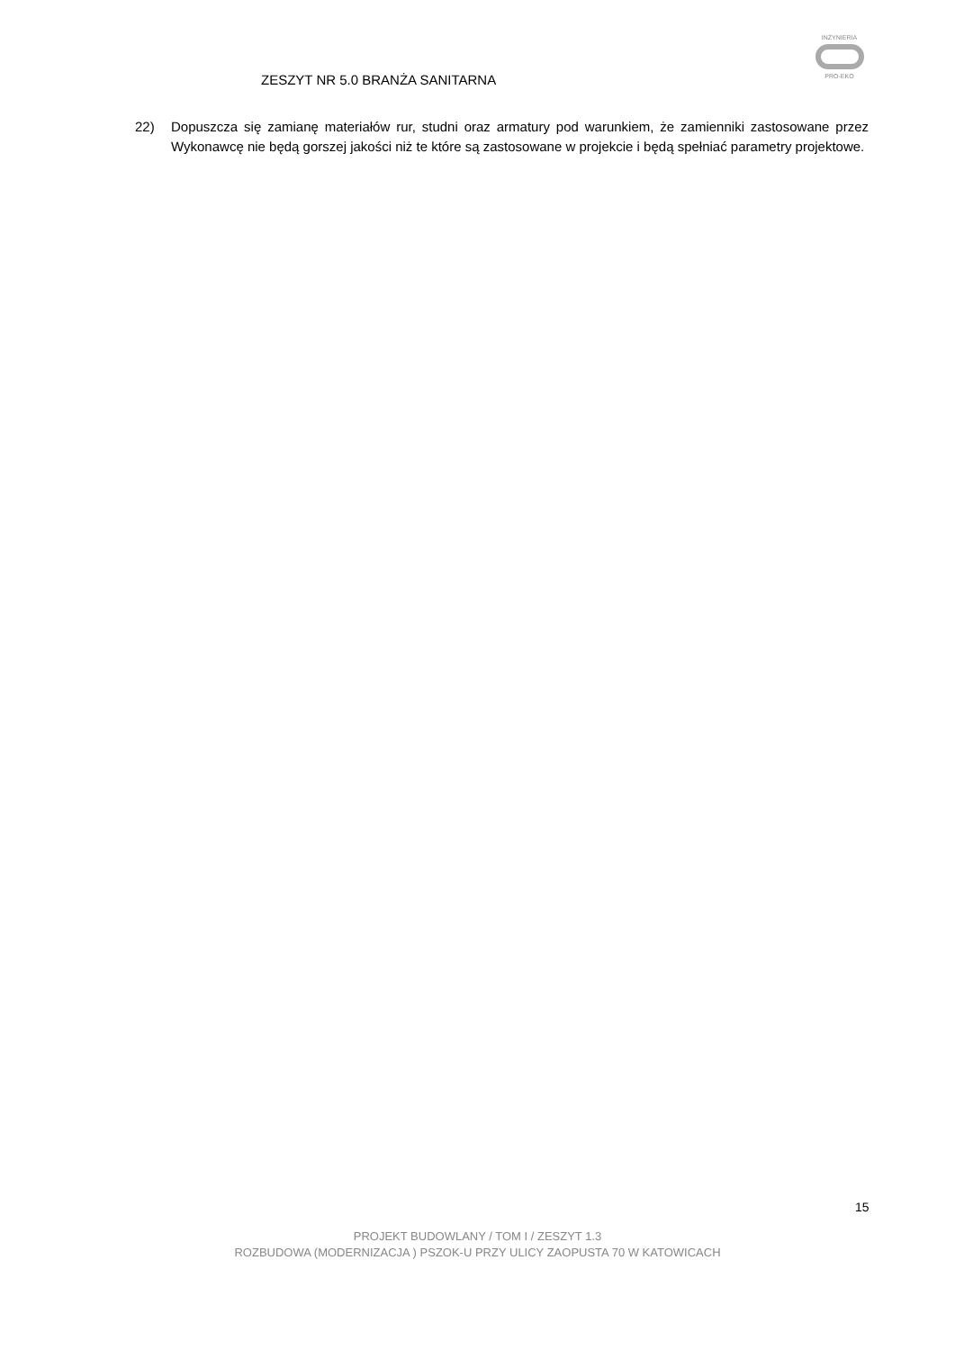ZESZYT NR 5.0 BRANŻA SANITARNA
INŻYNIERIA
PRO-EKO
22) Dopuszcza się zamianę materiałów rur, studni oraz armatury pod warunkiem, że zamienniki zastosowane przez Wykonawcę nie będą gorszej jakości niż te które są zastosowane w projekcie i będą spełniać parametry projektowe.
15
PROJEKT BUDOWLANY / TOM I / ZESZYT 1.3
ROZBUDOWA (MODERNIZACJA ) PSZOK-U PRZY ULICY ZAOPUSTA 70 W KATOWICACH